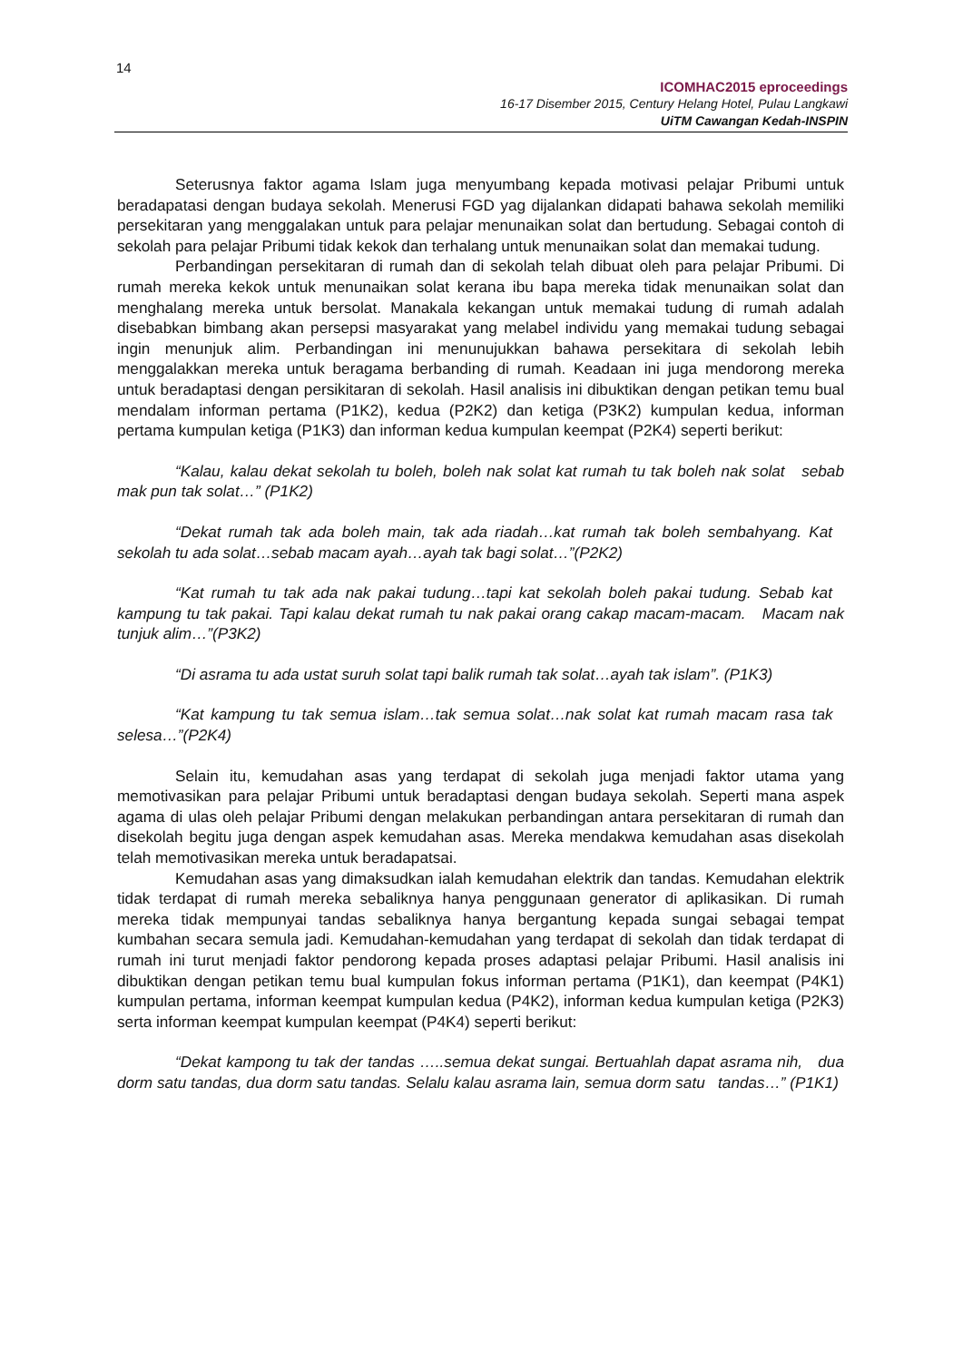14
ICOMHAC2015 eproceedings
16-17 Disember 2015, Century Helang Hotel, Pulau Langkawi
UiTM Cawangan Kedah-INSPIN
Seterusnya faktor agama Islam juga menyumbang kepada motivasi pelajar Pribumi untuk beradapatasi dengan budaya sekolah. Menerusi FGD yag dijalankan didapati bahawa sekolah memiliki persekitaran yang menggalakan untuk para pelajar menunaikan solat dan bertudung. Sebagai contoh di sekolah para pelajar Pribumi tidak kekok dan terhalang untuk menunaikan solat dan memakai tudung.
Perbandingan persekitaran di rumah dan di sekolah telah dibuat oleh para pelajar Pribumi. Di rumah mereka kekok untuk menunaikan solat kerana ibu bapa mereka tidak menunaikan solat dan menghalang mereka untuk bersolat. Manakala kekangan untuk memakai tudung di rumah adalah disebabkan bimbang akan persepsi masyarakat yang melabel individu yang memakai tudung sebagai ingin menunjuk alim. Perbandingan ini menunujukkan bahawa persekitara di sekolah lebih menggalakkan mereka untuk beragama berbanding di rumah. Keadaan ini juga mendorong mereka untuk beradaptasi dengan persikitaran di sekolah. Hasil analisis ini dibuktikan dengan petikan temu bual mendalam informan pertama (P1K2), kedua (P2K2) dan ketiga (P3K2) kumpulan kedua, informan pertama kumpulan ketiga (P1K3) dan informan kedua kumpulan keempat (P2K4) seperti berikut:
“Kalau, kalau dekat sekolah tu boleh, boleh nak solat kat rumah tu tak boleh nak solat sebab mak pun tak solat…” (P1K2)
“Dekat rumah tak ada boleh main, tak ada riadah…kat rumah tak boleh sembahyang. Kat sekolah tu ada solat…sebab macam ayah…ayah tak bagi solat…”(P2K2)
“Kat rumah tu tak ada nak pakai tudung…tapi kat sekolah boleh pakai tudung. Sebab kat kampung tu tak pakai. Tapi kalau dekat rumah tu nak pakai orang cakap macam-macam. Macam nak tunjuk alim…”(P3K2)
“Di asrama tu ada ustat suruh solat tapi balik rumah tak solat…ayah tak islam”. (P1K3)
“Kat kampung tu tak semua islam…tak semua solat…nak solat kat rumah macam rasa tak selesa…”(P2K4)
Selain itu, kemudahan asas yang terdapat di sekolah juga menjadi faktor utama yang memotivasikan para pelajar Pribumi untuk beradaptasi dengan budaya sekolah. Seperti mana aspek agama di ulas oleh pelajar Pribumi dengan melakukan perbandingan antara persekitaran di rumah dan disekolah begitu juga dengan aspek kemudahan asas. Mereka mendakwa kemudahan asas disekolah telah memotivasikan mereka untuk beradapatsai.
Kemudahan asas yang dimaksudkan ialah kemudahan elektrik dan tandas. Kemudahan elektrik tidak terdapat di rumah mereka sebaliknya hanya penggunaan generator di aplikasikan. Di rumah mereka tidak mempunyai tandas sebaliknya hanya bergantung kepada sungai sebagai tempat kumbahan secara semula jadi. Kemudahan-kemudahan yang terdapat di sekolah dan tidak terdapat di rumah ini turut menjadi faktor pendorong kepada proses adaptasi pelajar Pribumi. Hasil analisis ini dibuktikan dengan petikan temu bual kumpulan fokus informan pertama (P1K1), dan keempat (P4K1) kumpulan pertama, informan keempat kumpulan kedua (P4K2), informan kedua kumpulan ketiga (P2K3) serta informan keempat kumpulan keempat (P4K4) seperti berikut:
“Dekat kampong tu tak der tandas …..semua dekat sungai. Bertuahlah dapat asrama nih, dua dorm satu tandas, dua dorm satu tandas. Selalu kalau asrama lain, semua dorm satu tandas…” (P1K1)